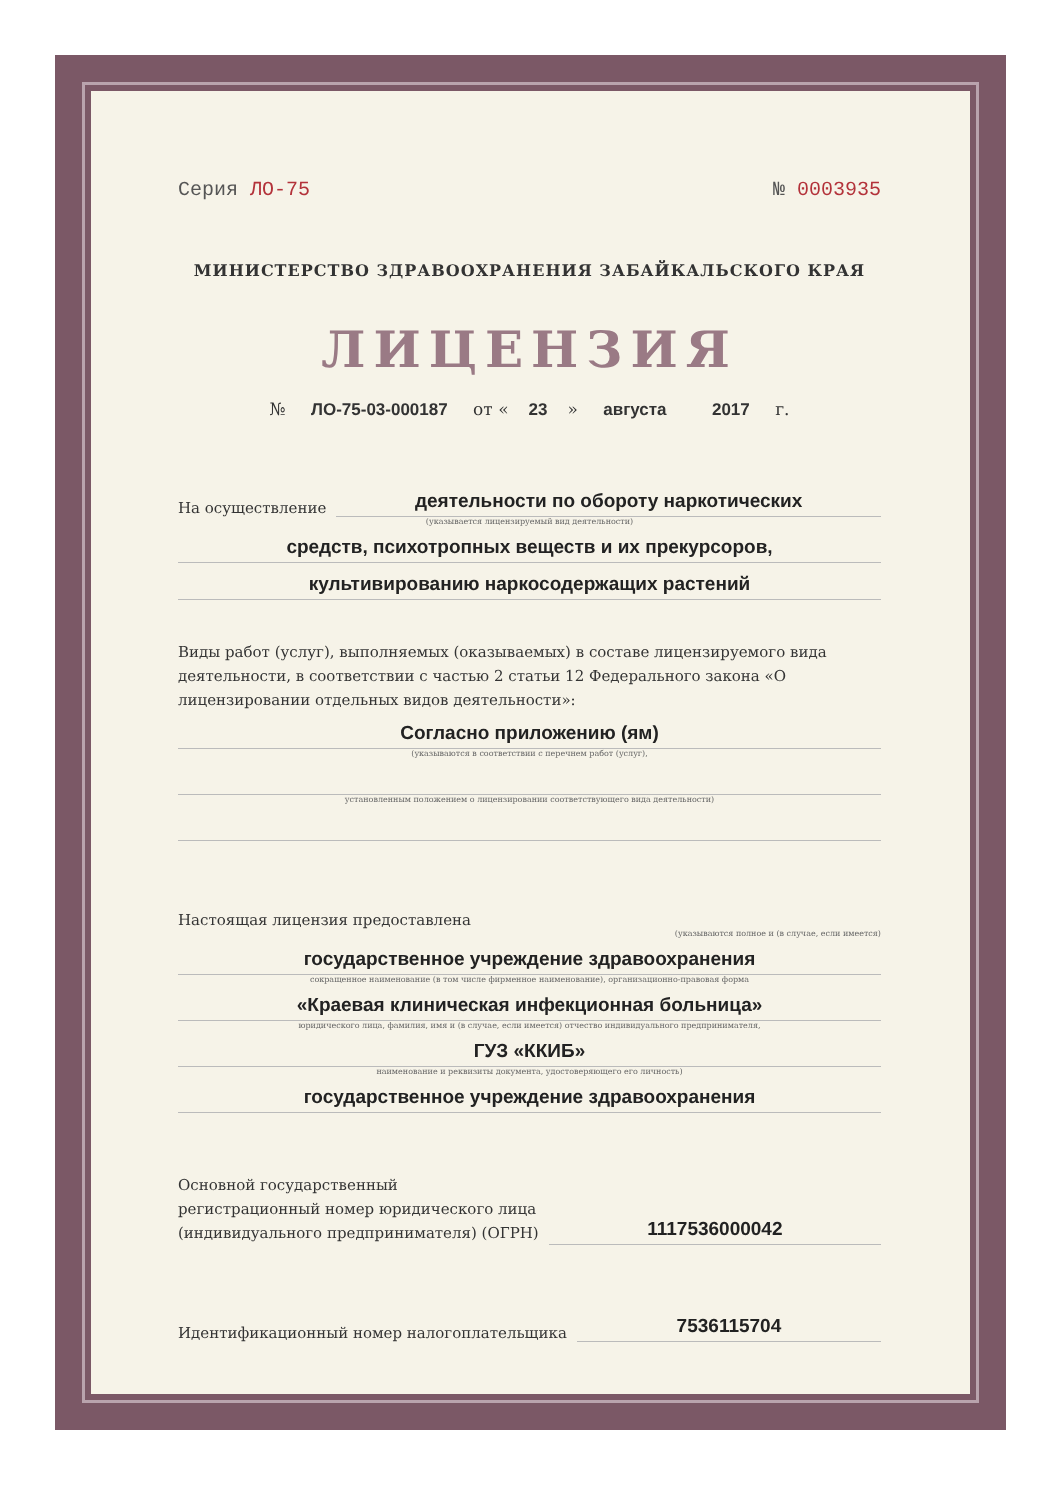Серия ЛО-75 № 0003935
МИНИСТЕРСТВО ЗДРАВООХРАНЕНИЯ ЗАБАЙКАЛЬСКОГО КРАЯ
ЛИЦЕНЗИЯ
№ ЛО-75-03-000187 от « 23 » августа 2017 г.
На осуществление
деятельности по обороту наркотических
(указывается лицензируемый вид деятельности)
средств, психотропных веществ и их прекурсоров,
культивированию наркосодержащих растений
Виды работ (услуг), выполняемых (оказываемых) в составе лицензируемого вида деятельности, в соответствии с частью 2 статьи 12 Федерального закона «О лицензировании отдельных видов деятельности»:
Согласно приложению (ям)
(указываются в соответствии с перечнем работ (услуг),
установленным положением о лицензировании соответствующего вида деятельности)
Настоящая лицензия предоставлена
(указываются полное и (в случае, если имеется)
государственное учреждение здравоохранения
сокращенное наименование (в том числе фирменное наименование), организационно-правовая форма
«Краевая клиническая инфекционная больница»
юридического лица, фамилия, имя и (в случае, если имеется) отчество индивидуального предпринимателя,
ГУЗ «ККИБ»
наименование и реквизиты документа, удостоверяющего его личность)
государственное учреждение здравоохранения
Основной государственный
регистрационный номер юридического лица
(индивидуального предпринимателя) (ОГРН)
1117536000042
Идентификационный номер налогоплательщика
7536115704